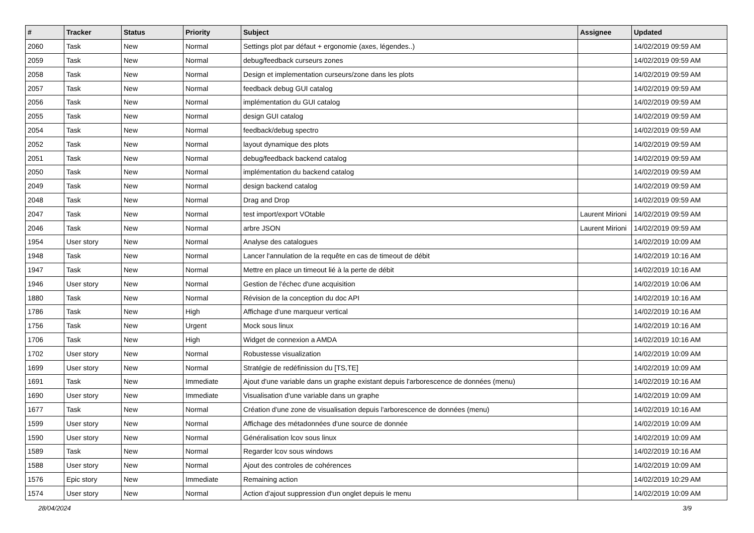| # | Tracker | Status | Priority | Subject | Assignee | Updated |
| --- | --- | --- | --- | --- | --- | --- |
| 2060 | Task | New | Normal | Settings plot par défaut + ergonomie (axes, légendes..) | | 14/02/2019 09:59 AM |
| 2059 | Task | New | Normal | debug/feedback curseurs zones | | 14/02/2019 09:59 AM |
| 2058 | Task | New | Normal | Design et implementation curseurs/zone dans les plots | | 14/02/2019 09:59 AM |
| 2057 | Task | New | Normal | feedback debug GUI catalog | | 14/02/2019 09:59 AM |
| 2056 | Task | New | Normal | implémentation du GUI catalog | | 14/02/2019 09:59 AM |
| 2055 | Task | New | Normal | design GUI catalog | | 14/02/2019 09:59 AM |
| 2054 | Task | New | Normal | feedback/debug spectro | | 14/02/2019 09:59 AM |
| 2052 | Task | New | Normal | layout dynamique des plots | | 14/02/2019 09:59 AM |
| 2051 | Task | New | Normal | debug/feedback backend catalog | | 14/02/2019 09:59 AM |
| 2050 | Task | New | Normal | implémentation du backend catalog | | 14/02/2019 09:59 AM |
| 2049 | Task | New | Normal | design backend catalog | | 14/02/2019 09:59 AM |
| 2048 | Task | New | Normal | Drag and Drop | | 14/02/2019 09:59 AM |
| 2047 | Task | New | Normal | test import/export VOtable | Laurent Mirioni | 14/02/2019 09:59 AM |
| 2046 | Task | New | Normal | arbre JSON | Laurent Mirioni | 14/02/2019 09:59 AM |
| 1954 | User story | New | Normal | Analyse des catalogues | | 14/02/2019 10:09 AM |
| 1948 | Task | New | Normal | Lancer l'annulation de la requête en cas de timeout de débit | | 14/02/2019 10:16 AM |
| 1947 | Task | New | Normal | Mettre en place un timeout lié à la perte de débit | | 14/02/2019 10:16 AM |
| 1946 | User story | New | Normal | Gestion de l'échec d'une acquisition | | 14/02/2019 10:06 AM |
| 1880 | Task | New | Normal | Révision de la conception du doc API | | 14/02/2019 10:16 AM |
| 1786 | Task | New | High | Affichage d'une marqueur vertical | | 14/02/2019 10:16 AM |
| 1756 | Task | New | Urgent | Mock sous linux | | 14/02/2019 10:16 AM |
| 1706 | Task | New | High | Widget de connexion a AMDA | | 14/02/2019 10:16 AM |
| 1702 | User story | New | Normal | Robustesse visualization | | 14/02/2019 10:09 AM |
| 1699 | User story | New | Normal | Stratégie de redéfinission du [TS,TE] | | 14/02/2019 10:09 AM |
| 1691 | Task | New | Immediate | Ajout d'une variable dans un graphe existant depuis l'arborescence de données (menu) | | 14/02/2019 10:16 AM |
| 1690 | User story | New | Immediate | Visualisation d'une variable dans un graphe | | 14/02/2019 10:09 AM |
| 1677 | Task | New | Normal | Création d'une zone de visualisation depuis l'arborescence de données (menu) | | 14/02/2019 10:16 AM |
| 1599 | User story | New | Normal | Affichage des métadonnées d'une source de donnée | | 14/02/2019 10:09 AM |
| 1590 | User story | New | Normal | Généralisation lcov sous linux | | 14/02/2019 10:09 AM |
| 1589 | Task | New | Normal | Regarder lcov sous windows | | 14/02/2019 10:16 AM |
| 1588 | User story | New | Normal | Ajout des controles de cohérences | | 14/02/2019 10:09 AM |
| 1576 | Epic story | New | Immediate | Remaining action | | 14/02/2019 10:29 AM |
| 1574 | User story | New | Normal | Action d'ajout suppression d'un onglet depuis le menu | | 14/02/2019 10:09 AM |
28/04/2024 3/9